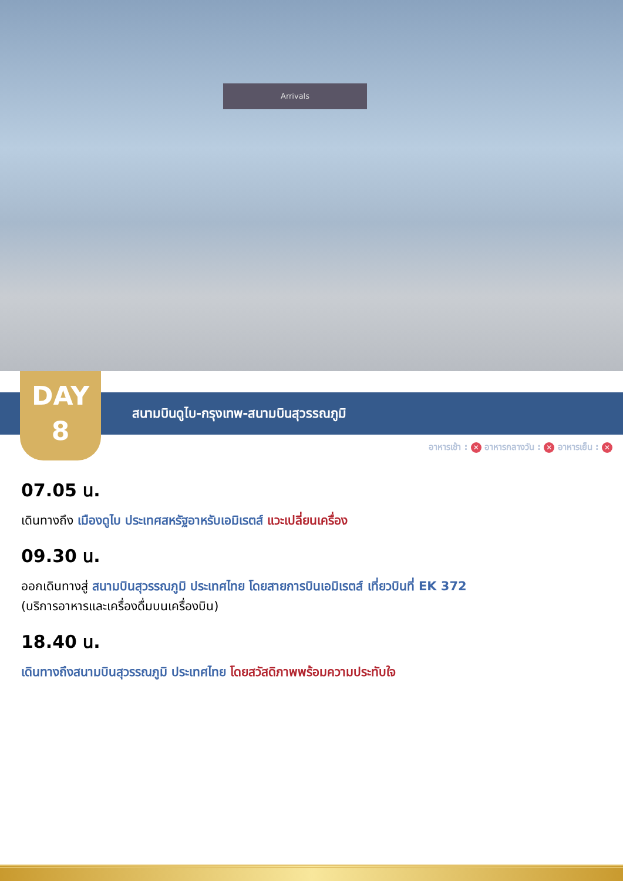Arrivals
DAY
8
สนามบินดูไบ-กรุงเทพ-สนามบินสุวรรณภูมิ
อาหารเช้า : ✕ อาหารกลางวัน : ✕ อาหารเย็น : ✕
07.05 น.
เดินทางถึง เมืองดูไบ ประเทศสหรัฐอาหรับเอมิเรตส์ แวะเปลี่ยนเครื่อง
09.30 น.
ออกเดินทางสู่ สนามบินสุวรรณภูมิ ประเทศไทย โดยสายการบินเอมิเรตส์ เที่ยวบินที่ EK 372
(บริการอาหารและเครื่องดื่มบนเครื่องบิน)
18.40 น.
เดินทางถึงสนามบินสุวรรณภูมิ ประเทศไทย โดยสวัสดิภาพพร้อมความประทับใจ